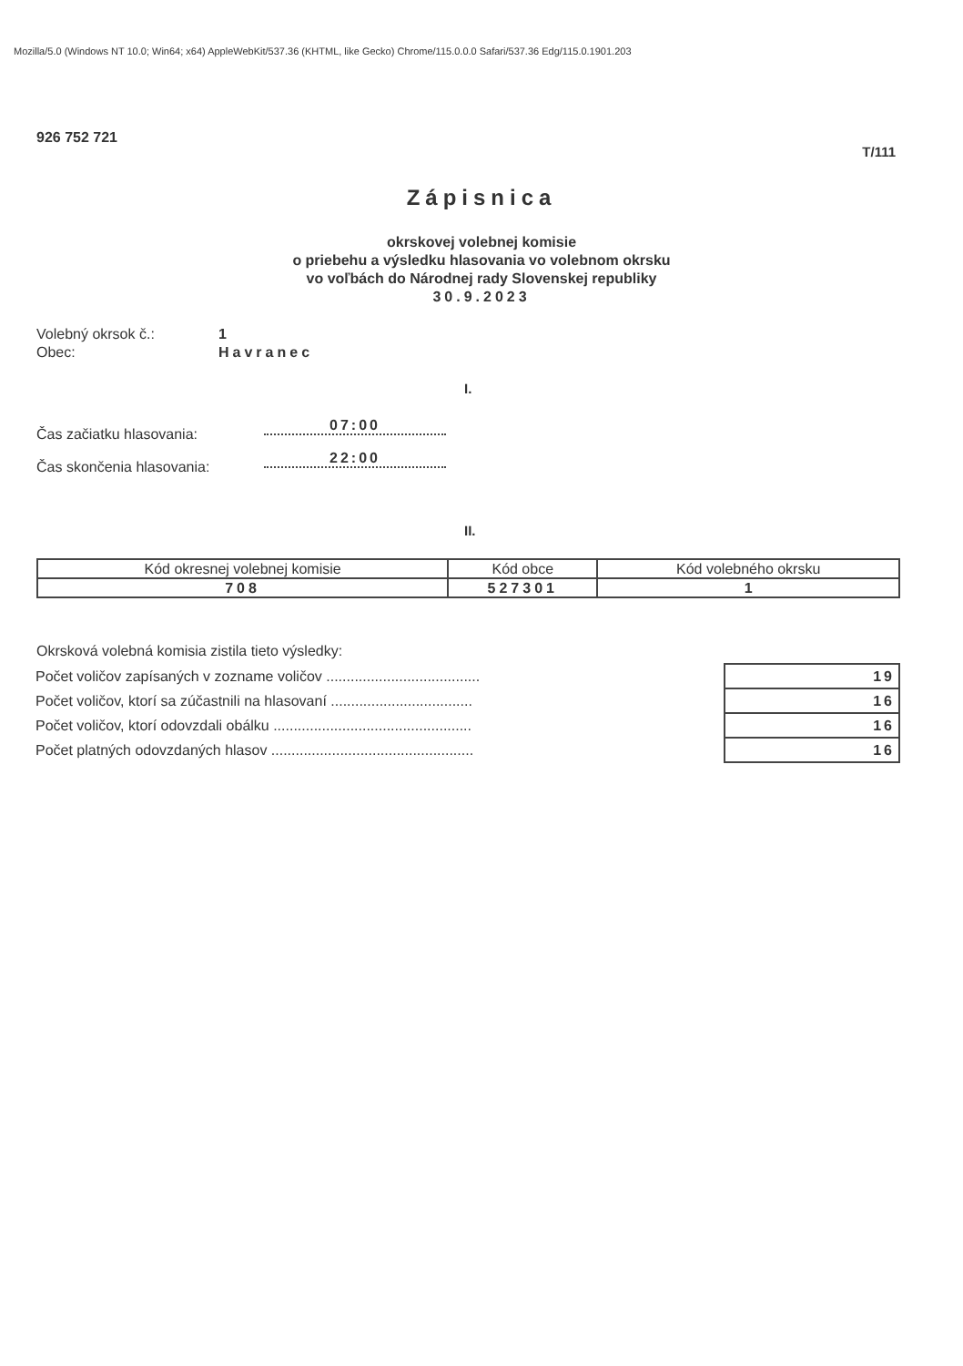Mozilla/5.0 (Windows NT 10.0; Win64; x64) AppleWebKit/537.36 (KHTML, like Gecko) Chrome/115.0.0.0 Safari/537.36 Edg/115.0.1901.203
926 752 721
T/111
Zápisnica
okrskovej volebnej komisie
o priebehu a výsledku hlasovania vo volebnom okrsku
vo voľbách do Národnej rady Slovenskej republiky
30.9.2023
Volebný okrsok č.: 1
Obec: Havranec
I.
Čas začiatku hlasovania:
07:00
Čas skončenia hlasovania:
22:00
II.
| Kód okresnej volebnej komisie | Kód obce | Kód volebného okrsku |
| --- | --- | --- |
| 708 | 527301 | 1 |
Okrsková volebná komisia zistila tieto výsledky:
| Počet voličov zapísaných v zozname voličov ...................................... | 19 |
| Počet voličov, ktorí sa zúčastnili na hlasovaní ................................... | 16 |
| Počet voličov, ktorí odovzdali obálku ................................................. | 16 |
| Počet platných odovzdaných hlasov .................................................. | 16 |